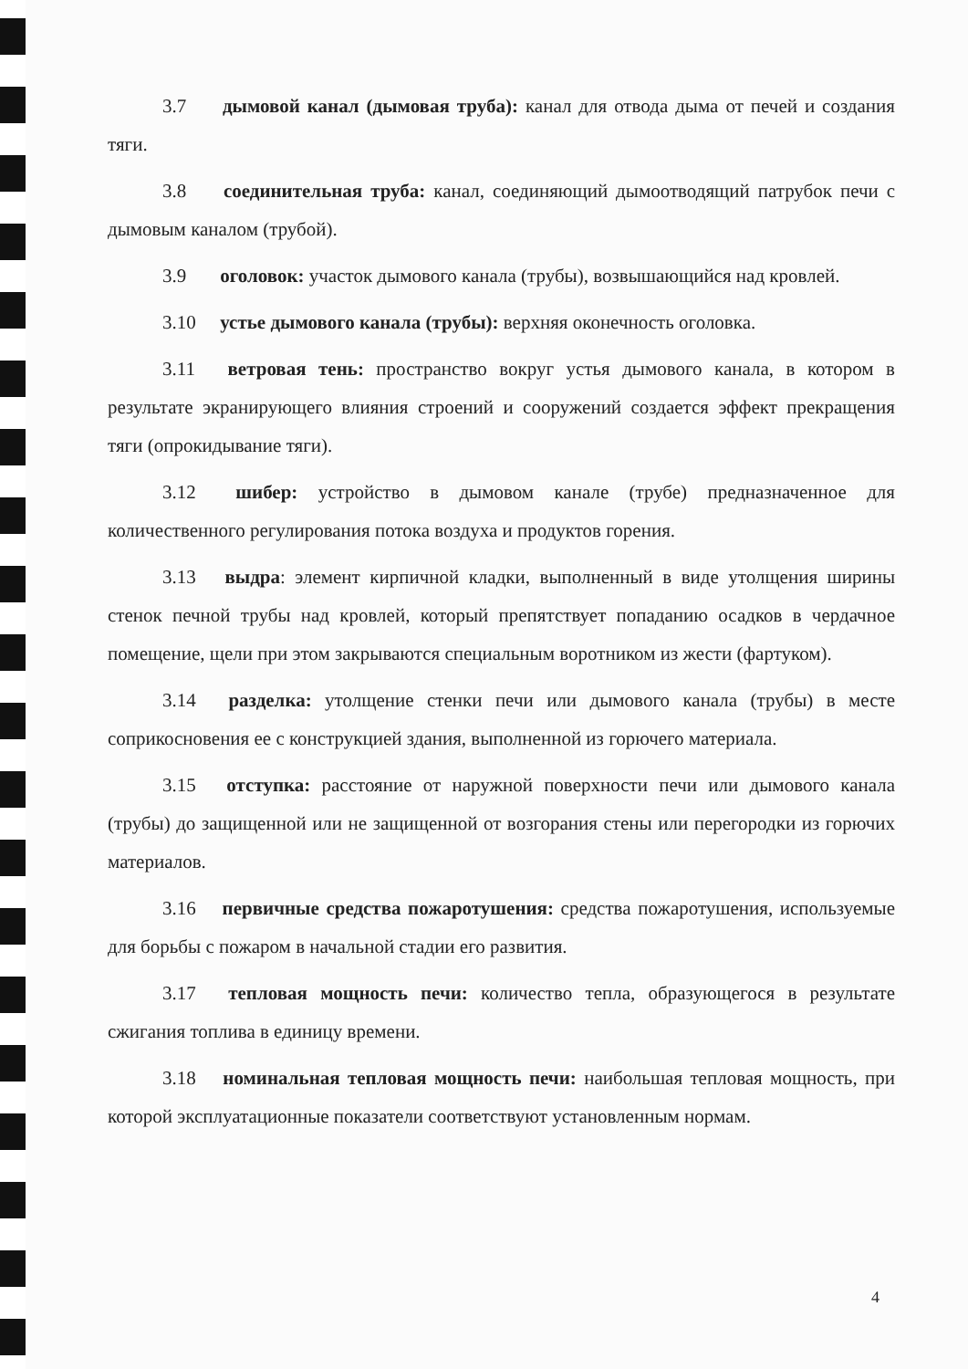3.7 дымовой канал (дымовая труба): канал для отвода дыма от печей и создания тяги.
3.8 соединительная труба: канал, соединяющий дымоотводящий патрубок печи с дымовым каналом (трубой).
3.9 оголовок: участок дымового канала (трубы), возвышающийся над кровлей.
3.10 устье дымового канала (трубы): верхняя оконечность оголовка.
3.11 ветровая тень: пространство вокруг устья дымового канала, в котором в результате экранирующего влияния строений и сооружений создается эффект прекращения тяги (опрокидывание тяги).
3.12 шибер: устройство в дымовом канале (трубе) предназначенное для количественного регулирования потока воздуха и продуктов горения.
3.13 выдра: элемент кирпичной кладки, выполненный в виде утолщения ширины стенок печной трубы над кровлей, который препятствует попаданию осадков в чердачное помещение, щели при этом закрываются специальным воротником из жести (фартуком).
3.14 разделка: утолщение стенки печи или дымового канала (трубы) в месте соприкосновения ее с конструкцией здания, выполненной из горючего материала.
3.15 отступка: расстояние от наружной поверхности печи или дымового канала (трубы) до защищенной или не защищенной от возгорания стены или перегородки из горючих материалов.
3.16 первичные средства пожаротушения: средства пожаротушения, используемые для борьбы с пожаром в начальной стадии его развития.
3.17 тепловая мощность печи: количество тепла, образующегося в результате сжигания топлива в единицу времени.
3.18 номинальная тепловая мощность печи: наибольшая тепловая мощность, при которой эксплуатационные показатели соответствуют установленным нормам.
4